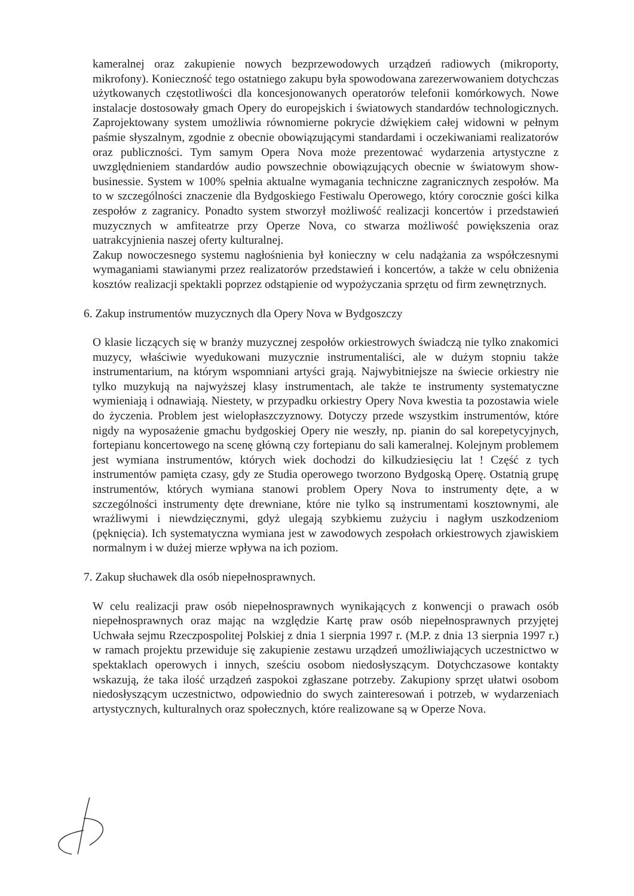kameralnej oraz zakupienie nowych bezprzewodowych urządzeń radiowych (mikroporty, mikrofony). Konieczność tego ostatniego zakupu była spowodowana zarezerwowaniem dotychczas użytkowanych częstotliwości dla koncesjonowanych operatorów telefonii komórkowych. Nowe instalacje dostosowały gmach Opery do europejskich i światowych standardów technologicznych. Zaprojektowany system umożliwia równomierne pokrycie dźwiękiem całej widowni w pełnym paśmie słyszalnym, zgodnie z obecnie obowiązującymi standardami i oczekiwaniami realizatorów oraz publiczności. Tym samym Opera Nova może prezentować wydarzenia artystyczne z uwzględnieniem standardów audio powszechnie obowiązujących obecnie w światowym show-businessie. System w 100% spełnia aktualne wymagania techniczne zagranicznych zespołów. Ma to w szczególności znaczenie dla Bydgoskiego Festiwalu Operowego, który corocznie gości kilka zespołów z zagranicy. Ponadto system stworzył możliwość realizacji koncertów i przedstawień muzycznych w amfiteatrze przy Operze Nova, co stwarza możliwość powiększenia oraz uatrakcyjnienia naszej oferty kulturalnej.
Zakup nowoczesnego systemu nagłośnienia był konieczny w celu nadążania za współczesnymi wymaganiami stawianymi przez realizatorów przedstawień i koncertów, a także w celu obniżenia kosztów realizacji spektakli poprzez odstąpienie od wypożyczania sprzętu od firm zewnętrznych.
6. Zakup instrumentów muzycznych dla Opery Nova w Bydgoszczy
O klasie liczących się w branży muzycznej zespołów orkiestrowych świadczą nie tylko znakomici muzycy, właściwie wyedukowani muzycznie instrumentaliści, ale w dużym stopniu także instrumentarium, na którym wspomniani artyści grają. Najwybitniejsze na świecie orkiestry nie tylko muzykują na najwyższej klasy instrumentach, ale także te instrumenty systematyczne wymieniają i odnawiają. Niestety, w przypadku orkiestry Opery Nova kwestia ta pozostawia wiele do życzenia. Problem jest wielopłaszczyznowy. Dotyczy przede wszystkim instrumentów, które nigdy na wyposażenie gmachu bydgoskiej Opery nie weszły, np. pianin do sal korepetycyjnych, fortepianu koncertowego na scenę główną czy fortepianu do sali kameralnej. Kolejnym problemem jest wymiana instrumentów, których wiek dochodzi do kilkudziesięciu lat ! Część z tych instrumentów pamięta czasy, gdy ze Studia operowego tworzono Bydgoską Operę. Ostatnią grupę instrumentów, których wymiana stanowi problem Opery Nova to instrumenty dęte, a w szczególności instrumenty dęte drewniane, które nie tylko są instrumentami kosztownymi, ale wrażliwymi i niewdzięcznymi, gdyż ulegają szybkiemu zużyciu i nagłym uszkodzeniom (pęknięcia). Ich systematyczna wymiana jest w zawodowych zespołach orkiestrowych zjawiskiem normalnym i w dużej mierze wpływa na ich poziom.
7. Zakup słuchawek dla osób niepełnosprawnych.
W celu realizacji praw osób niepełnosprawnych wynikających z konwencji o prawach osób niepełnosprawnych oraz mając na względzie Kartę praw osób niepełnosprawnych przyjętej Uchwała sejmu Rzeczpospolitej Polskiej z dnia 1 sierpnia 1997 r. (M.P. z dnia 13 sierpnia 1997 r.) w ramach projektu przewiduje się zakupienie zestawu urządzeń umożliwiających uczestnictwo w spektaklach operowych i innych, sześciu osobom niedosłyszącym. Dotychczasowe kontakty wskazują, że taka ilość urządzeń zaspokoi zgłaszane potrzeby. Zakupiony sprzęt ułatwi osobom niedosłyszącym uczestnictwo, odpowiednio do swych zainteresowań i potrzeb, w wydarzeniach artystycznych, kulturalnych oraz społecznych, które realizowane są w Operze Nova.